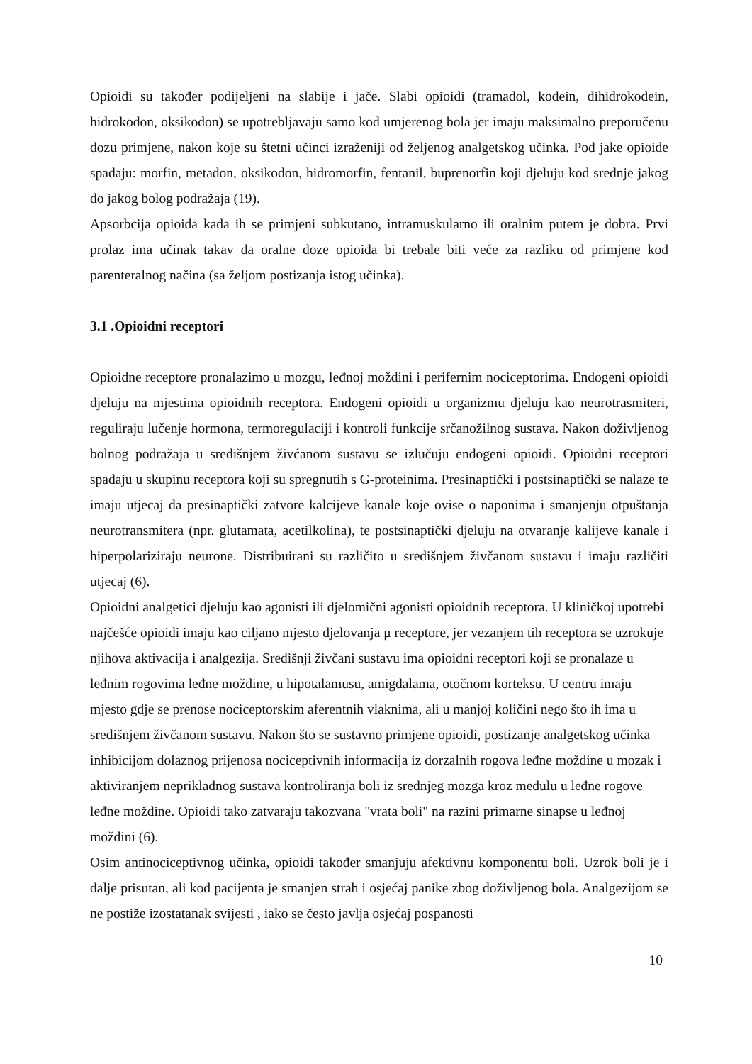Opioidi su također podijeljeni na slabije i jače. Slabi opioidi (tramadol, kodein, dihidrokodein, hidrokodon, oksikodon) se upotrebljavaju samo kod umjerenog bola jer imaju maksimalno preporučenu dozu primjene, nakon koje su štetni učinci izraženiji od željenog analgetskog učinka. Pod jake opioide spadaju: morfin, metadon, oksikodon, hidromorfin, fentanil, buprenorfin koji djeluju kod srednje jakog do jakog bolog podražaja (19).
Apsorbcija opioida kada ih se primjeni subkutano, intramuskularno ili oralnim putem je dobra. Prvi prolaz ima učinak takav da oralne doze opioida bi trebale biti veće za razliku od primjene kod parenteralnog načina (sa željom postizanja istog učinka).
3.1 .Opioidni receptori
Opioidne receptore pronalazimo u mozgu, leđnoj moždini i perifernim nociceptorima. Endogeni opioidi djeluju na mjestima opioidnih receptora. Endogeni opioidi u organizmu djeluju kao neurotrasmiteri, reguliraju lučenje hormona, termoregulaciji i kontroli funkcije srčanožilnog sustava. Nakon doživljenog bolnog podražaja u središnjem živćanom sustavu se izlučuju endogeni opioidi. Opioidni receptori spadaju u skupinu receptora koji su spregnutih s G-proteinima. Presinaptički i postsinaptički se nalaze te imaju utjecaj da presinaptički zatvore kalcijeve kanale koje ovise o naponima i smanjenju otpuštanja neurotransmitera (npr. glutamata, acetilkolina), te postsinaptički djeluju na otvaranje kalijeve kanale i hiperpolariziraju neurone. Distribuirani su različito u središnjem živčanom sustavu i imaju različiti utjecaj (6).
Opioidni analgetici djeluju kao agonisti ili djelomični agonisti opioidnih receptora. U kliničkoj upotrebi najčešće opioidi imaju kao ciljano mjesto djelovanja μ receptore, jer vezanjem tih receptora se uzrokuje njihova aktivacija i analgezija. Središnji živčani sustavu ima opioidni receptori koji se pronalaze u leđnim rogovima leđne moždine, u hipotalamusu, amigdalama, otočnom korteksu. U centru imaju mjesto gdje se prenose nociceptorskim aferentnih vlaknima, ali u manjoj količini nego što ih ima u središnjem živčanom sustavu. Nakon što se sustavno primjene opioidi, postizanje analgetskog učinka inhibicijom dolaznog prijenosa nociceptivnih informacija iz dorzalnih rogova leđne moždine u mozak i aktiviranjem neprikladnog sustava kontroliranja boli iz srednjeg mozga kroz medulu u leđne rogove leđne moždine. Opioidi tako zatvaraju takozvana "vrata boli" na razini primarne sinapse u leđnoj moždini (6).
Osim antinociceptivnog učinka, opioidi također smanjuju afektivnu komponentu boli. Uzrok boli je i dalje prisutan, ali kod pacijenta je smanjen strah i osjećaj panike zbog doživljenog bola. Analgezijom se ne postiže izostatanak svijesti , iako se često javlja osjećaj pospanosti
10